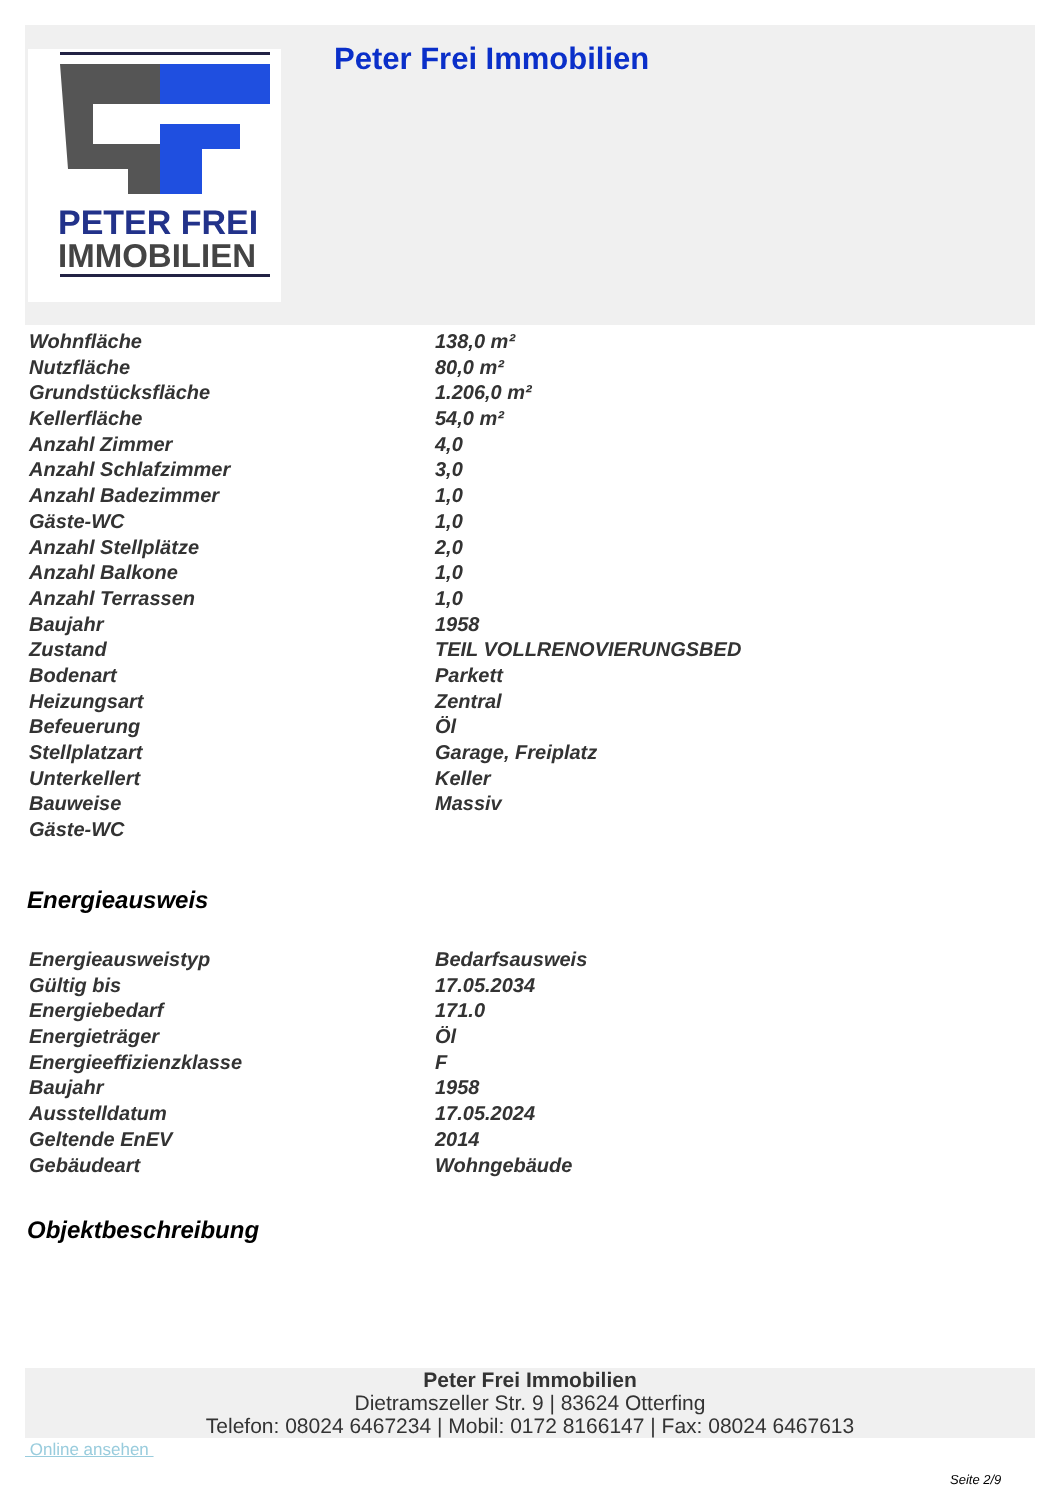PETER FREI
IMMOBILIEN
Peter Frei Immobilien
| Wohnfläche | 138,0 m² |
| Nutzfläche | 80,0 m² |
| Grundstücksfläche | 1.206,0 m² |
| Kellerfläche | 54,0 m² |
| Anzahl Zimmer | 4,0 |
| Anzahl Schlafzimmer | 3,0 |
| Anzahl Badezimmer | 1,0 |
| Gäste-WC | 1,0 |
| Anzahl Stellplätze | 2,0 |
| Anzahl Balkone | 1,0 |
| Anzahl Terrassen | 1,0 |
| Baujahr | 1958 |
| Zustand | TEIL VOLLRENOVIERUNGSBED |
| Bodenart | Parkett |
| Heizungsart | Zentral |
| Befeuerung | Öl |
| Stellplatzart | Garage, Freiplatz |
| Unterkellert | Keller |
| Bauweise | Massiv |
| Gäste-WC | |
Energieausweis
| Energieausweistyp | Bedarfsausweis |
| Gültig bis | 17.05.2034 |
| Energiebedarf | 171.0 |
| Energieträger | Öl |
| Energieeffizienzklasse | F |
| Baujahr | 1958 |
| Ausstelldatum | 17.05.2024 |
| Geltende EnEV | 2014 |
| Gebäudeart | Wohngebäude |
Objektbeschreibung
Peter Frei Immobilien
Dietramszeller Str. 9 | 83624 Otterfing
Telefon: 08024 6467234 | Mobil: 0172 8166147 | Fax: 08024 6467613
Online ansehen
Seite 2/9